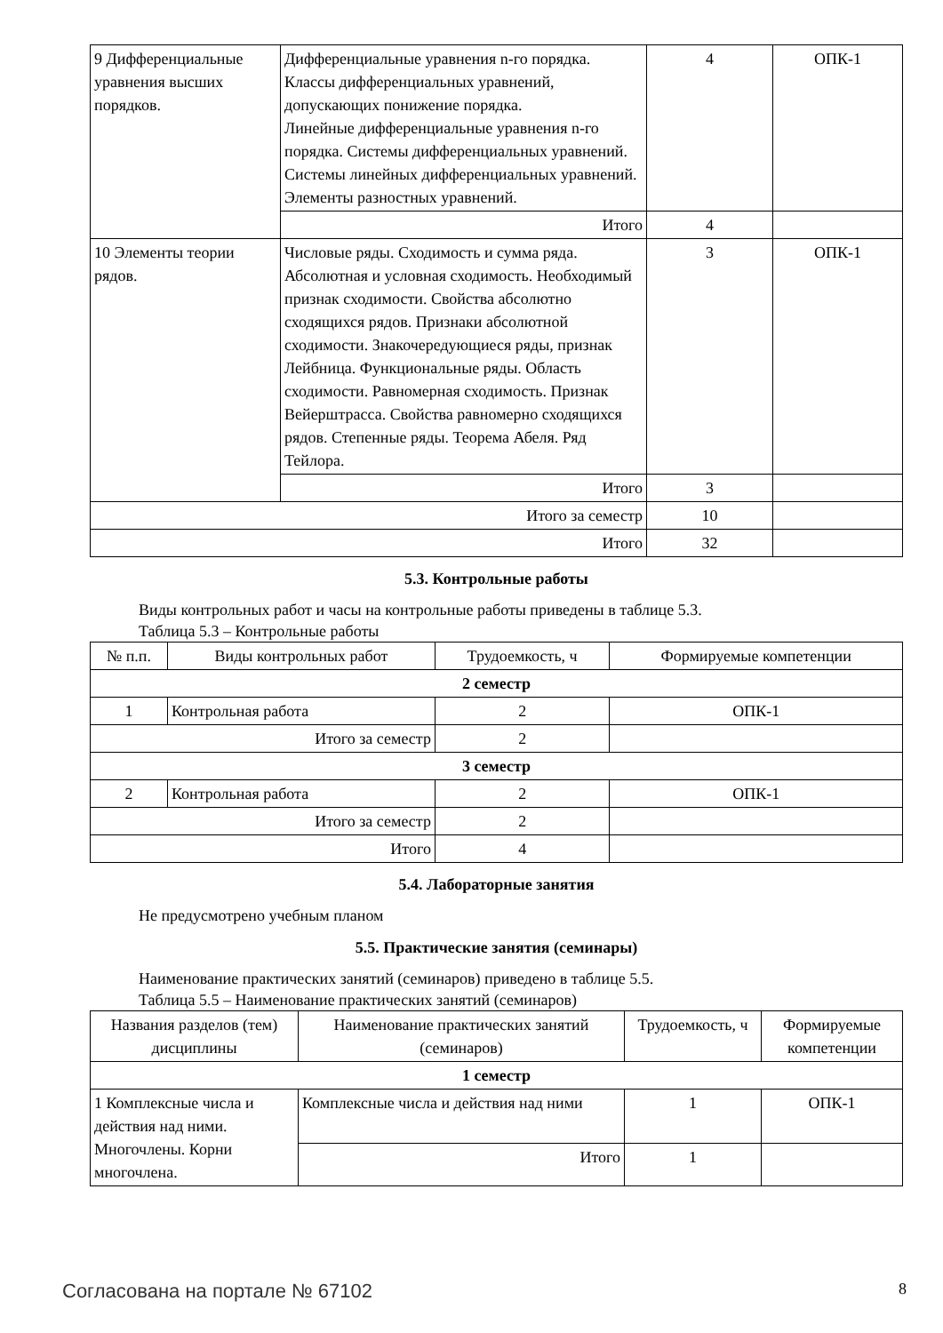| 9 Дифференциальные уравнения высших порядков. | Дифференциальные уравнения n-го порядка. Классы дифференциальных уравнений, допускающих понижение порядка. Линейные дифференциальные уравнения n-го порядка. Системы дифференциальных уравнений. Системы линейных дифференциальных уравнений. Элементы разностных уравнений. | 4 | ОПК-1 |
| | Итого | 4 | |
| 10 Элементы теории рядов. | Числовые ряды. Сходимость и сумма ряда. Абсолютная и условная сходимость. Необходимый признак сходимости. Свойства абсолютно сходящихся рядов. Признаки абсолютной сходимости. Знакочередующиеся ряды, признак Лейбница. Функциональные ряды. Область сходимости. Равномерная сходимость. Признак Вейерштрасса. Свойства равномерно сходящихся рядов. Степенные ряды. Теорема Абеля. Ряд Тейлора. | 3 | ОПК-1 |
| | Итого | 3 | |
| Итого за семестр | | 10 | |
| Итого | | 32 | |
5.3. Контрольные работы
Виды контрольных работ и часы на контрольные работы приведены в таблице 5.3.
Таблица 5.3 – Контрольные работы
| № п.п. | Виды контрольных работ | Трудоемкость, ч | Формируемые компетенции |
| --- | --- | --- | --- |
| 2 семестр | | | |
| 1 | Контрольная работа | 2 | ОПК-1 |
| Итого за семестр | | 2 | |
| 3 семестр | | | |
| 2 | Контрольная работа | 2 | ОПК-1 |
| Итого за семестр | | 2 | |
| Итого | | 4 | |
5.4. Лабораторные занятия
Не предусмотрено учебным планом
5.5. Практические занятия (семинары)
Наименование практических занятий (семинаров) приведено в таблице 5.5.
Таблица 5.5 – Наименование практических занятий (семинаров)
| Названия разделов (тем) дисциплины | Наименование практических занятий (семинаров) | Трудоемкость, ч | Формируемые компетенции |
| --- | --- | --- | --- |
| 1 семестр | | | |
| 1 Комплексные числа и действия над ними. Многочлены. Корни многочлена. | Комплексные числа и действия над ними | 1 | ОПК-1 |
| | Итого | 1 | |
Согласована на портале № 67102 8